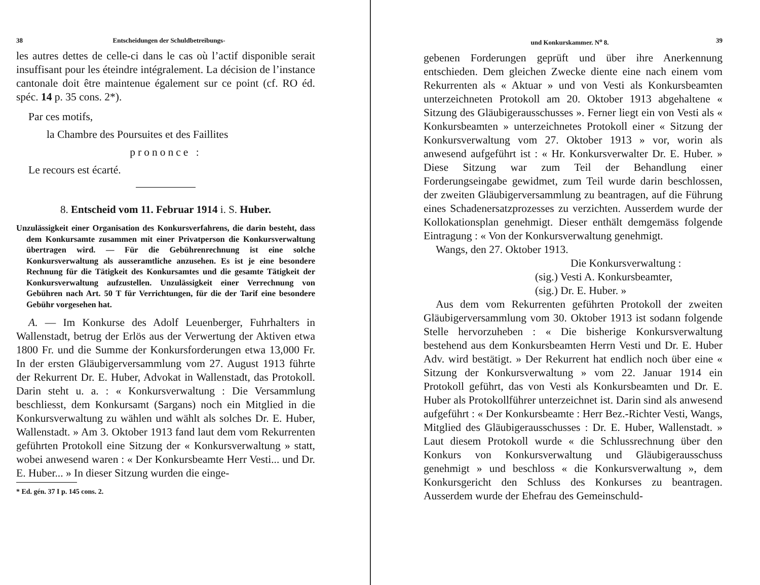38 Entscheidungen der Schuldbetreibungs-
les autres dettes de celle-ci dans le cas où l’actif disponible serait insuffisant pour les éteindre intégralement. La décision de l’instance cantonale doit être maintenue également sur ce point (cf. RO éd. spéc. 14 p. 35 cons. 2*).
Par ces motifs,
la Chambre des Poursuites et des Faillites
prononce :
Le recours est écarté.
8. Entscheid vom 11. Februar 1914 i. S. Huber.
Unzulässigkeit einer Organisation des Konkursverfahrens, die darin besteht, dass dem Konkursamte zusammen mit einer Privatperson die Konkursverwaltung übertragen wird. — Für die Gebührenrechnung ist eine solche Konkursverwaltung als ausseramtliche anzusehen. Es ist je eine besondere Rechnung für die Tätigkeit des Konkursamtes und die gesamte Tätigkeit der Konkursverwaltung aufzustellen. Unzulässigkeit einer Verrechnung von Gebühren nach Art. 50 T für Verrichtungen, für die der Tarif eine besondere Gebühr vorgesehen hat.
A. — Im Konkurse des Adolf Leuenberger, Fuhrhalters in Wallenstadt, betrug der Erlös aus der Verwertung der Aktiven etwa 1800 Fr. und die Summe der Konkursforderungen etwa 13,000 Fr. In der ersten Gläubigerversammlung vom 27. August 1913 führte der Rekurrent Dr. E. Huber, Advokat in Wallenstadt, das Protokoll. Darin steht u. a. : « Konkursverwaltung : Die Versammlung beschliesst, dem Konkursamt (Sargans) noch ein Mitglied in die Konkursverwaltung zu wählen und wählt als solches Dr. E. Huber, Wallenstadt. » Am 3. Oktober 1913 fand laut dem vom Rekurrenten geführten Protokoll eine Sitzung der « Konkursverwaltung » statt, wobei anwesend waren : « Der Konkursbeamte Herr Vesti... und Dr. E. Huber... » In dieser Sitzung wurden die einge-
* Ed. gén. 37 I p. 145 cons. 2.
und Konkurskammer. N<sup>o</sup> 8. 39
gebenen Forderungen geprüft und über ihre Anerkennung entschieden. Dem gleichen Zwecke diente eine nach einem vom Rekurrenten als « Aktuar » und von Vesti als Konkursbeamten unterzeichneten Protokoll am 20. Oktober 1913 abgehaltene « Sitzung des Gläubigerausschusses ». Ferner liegt ein von Vesti als « Konkursbeamten » unterzeichnetes Protokoll einer « Sitzung der Konkursverwaltung vom 27. Oktober 1913 » vor, worin als anwesend aufgeführt ist : « Hr. Konkursverwalter Dr. E. Huber. » Diese Sitzung war zum Teil der Behandlung einer Forderungseingabe gewidmet, zum Teil wurde darin beschlossen, der zweiten Gläubigerversammlung zu beantragen, auf die Führung eines Schadenersatzprozesses zu verzichten. Ausserdem wurde der Kollokationsplan genehmigt. Dieser enthält demgemäss folgende Eintragung : « Von der Konkursverwaltung genehmigt.
Wangs, den 27. Oktober 1913.
Die Konkursverwaltung :
(sig.) Vesti A. Konkursbeamter,
(sig.) Dr. E. Huber. »
Aus dem vom Rekurrenten geführten Protokoll der zweiten Gläubigerversammlung vom 30. Oktober 1913 ist sodann folgende Stelle hervorzuheben : « Die bisherige Konkursverwaltung bestehend aus dem Konkursbeamten Herrn Vesti und Dr. E. Huber Adv. wird bestätigt. » Der Rekurrent hat endlich noch über eine « Sitzung der Konkursverwaltung » vom 22. Januar 1914 ein Protokoll geführt, das von Vesti als Konkursbeamten und Dr. E. Huber als Protokollführer unterzeichnet ist. Darin sind als anwesend aufgeführt : « Der Konkursbeamte : Herr Bez.-Richter Vesti, Wangs, Mitglied des Gläubigerausschusses : Dr. E. Huber, Wallenstadt. » Laut diesem Protokoll wurde « die Schlussrechnung über den Konkurs von Konkursverwaltung und Gläubigerausschuss genehmigt » und beschloss « die Konkursverwaltung », dem Konkursgericht den Schluss des Konkurses zu beantragen. Ausserdem wurde der Ehefrau des Gemeinschuld-